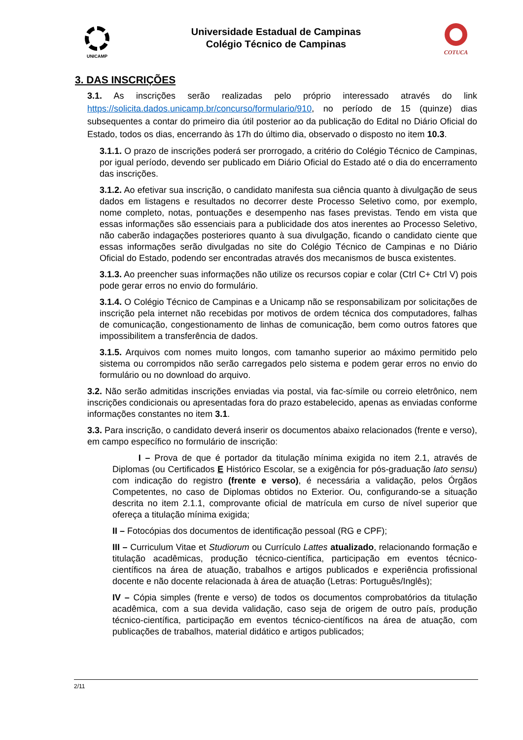UNICAMP COTUCA
Universidade Estadual de Campinas
Colégio Técnico de Campinas
3. DAS INSCRIÇÕES
3.1. As inscrições serão realizadas pelo próprio interessado através do link https://solicita.dados.unicamp.br/concurso/formulario/910, no período de 15 (quinze) dias subsequentes a contar do primeiro dia útil posterior ao da publicação do Edital no Diário Oficial do Estado, todos os dias, encerrando às 17h do último dia, observado o disposto no item 10.3.
3.1.1. O prazo de inscrições poderá ser prorrogado, a critério do Colégio Técnico de Campinas, por igual período, devendo ser publicado em Diário Oficial do Estado até o dia do encerramento das inscrições.
3.1.2. Ao efetivar sua inscrição, o candidato manifesta sua ciência quanto à divulgação de seus dados em listagens e resultados no decorrer deste Processo Seletivo como, por exemplo, nome completo, notas, pontuações e desempenho nas fases previstas. Tendo em vista que essas informações são essenciais para a publicidade dos atos inerentes ao Processo Seletivo, não caberão indagações posteriores quanto à sua divulgação, ficando o candidato ciente que essas informações serão divulgadas no site do Colégio Técnico de Campinas e no Diário Oficial do Estado, podendo ser encontradas através dos mecanismos de busca existentes.
3.1.3. Ao preencher suas informações não utilize os recursos copiar e colar (Ctrl C+ Ctrl V) pois pode gerar erros no envio do formulário.
3.1.4. O Colégio Técnico de Campinas e a Unicamp não se responsabilizam por solicitações de inscrição pela internet não recebidas por motivos de ordem técnica dos computadores, falhas de comunicação, congestionamento de linhas de comunicação, bem como outros fatores que impossibilitem a transferência de dados.
3.1.5. Arquivos com nomes muito longos, com tamanho superior ao máximo permitido pelo sistema ou corrompidos não serão carregados pelo sistema e podem gerar erros no envio do formulário ou no download do arquivo.
3.2. Não serão admitidas inscrições enviadas via postal, via fac-símile ou correio eletrônico, nem inscrições condicionais ou apresentadas fora do prazo estabelecido, apenas as enviadas conforme informações constantes no item 3.1.
3.3. Para inscrição, o candidato deverá inserir os documentos abaixo relacionados (frente e verso), em campo específico no formulário de inscrição:
I – Prova de que é portador da titulação mínima exigida no item 2.1, através de Diplomas (ou Certificados E Histórico Escolar, se a exigência for pós-graduação lato sensu) com indicação do registro (frente e verso), é necessária a validação, pelos Órgãos Competentes, no caso de Diplomas obtidos no Exterior. Ou, configurando-se a situação descrita no item 2.1.1, comprovante oficial de matrícula em curso de nível superior que ofereça a titulação mínima exigida;
II – Fotocópias dos documentos de identificação pessoal (RG e CPF);
III – Curriculum Vitae et Studiorum ou Currículo Lattes atualizado, relacionando formação e titulação acadêmicas, produção técnico-científica, participação em eventos técnico-científicos na área de atuação, trabalhos e artigos publicados e experiência profissional docente e não docente relacionada à área de atuação (Letras: Português/Inglês);
IV – Cópia simples (frente e verso) de todos os documentos comprobatórios da titulação acadêmica, com a sua devida validação, caso seja de origem de outro país, produção técnico-científica, participação em eventos técnico-científicos na área de atuação, com publicações de trabalhos, material didático e artigos publicados;
2/11